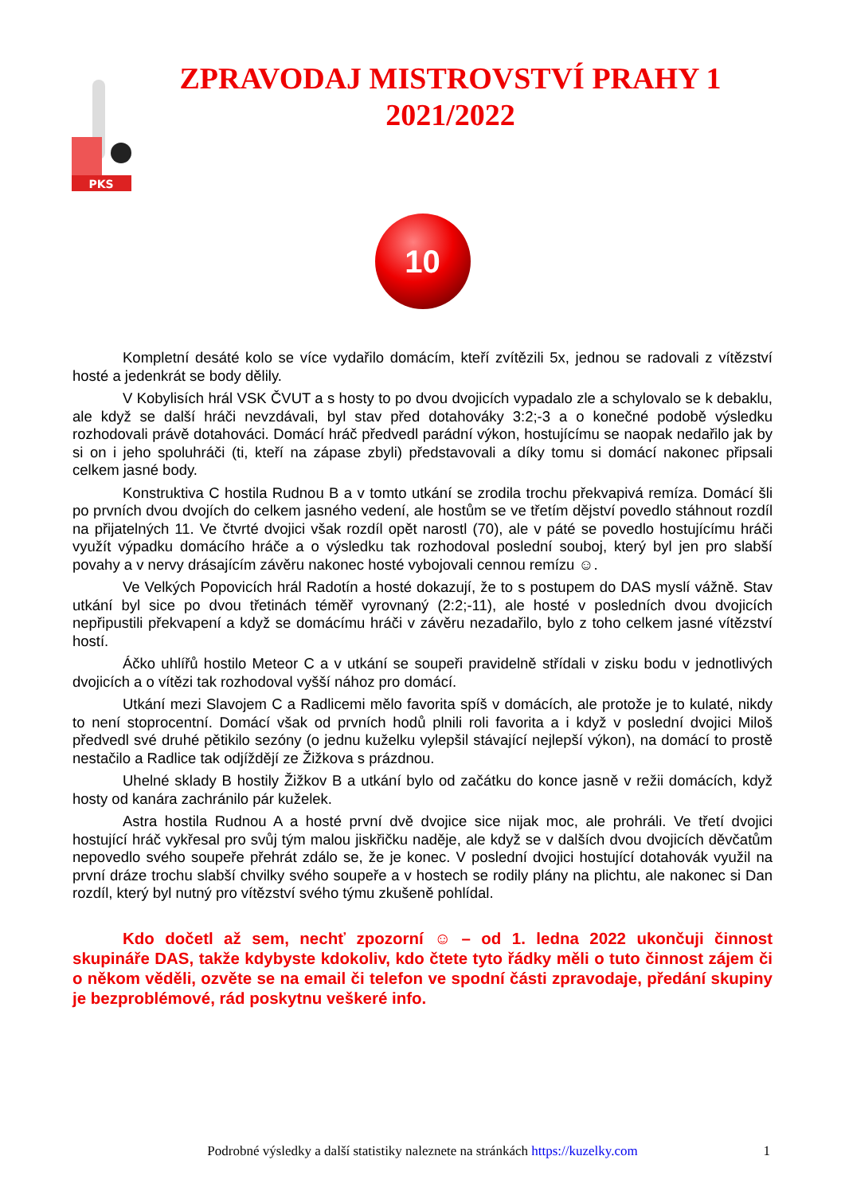PKS
ZPRAVODAJ MISTROVSTVÍ PRAHY 1
2021/2022
10
Kompletní desáté kolo se více vydařilo domácím, kteří zvítězili 5x, jednou se radovali z vítězství hosté a jedenkrát se body dělily.
V Kobylisích hrál VSK ČVUT a s hosty to po dvou dvojicích vypadalo zle a schylovalo se k debaklu, ale když se další hráči nevzdávali, byl stav před dotahováky 3:2;-3 a o konečné podobě výsledku rozhodovali právě dotahováci. Domácí hráč předvedl parádní výkon, hostujícímu se naopak nedařilo jak by si on i jeho spoluhráči (ti, kteří na zápase zbyli) představovali a díky tomu si domácí nakonec připsali celkem jasné body.
Konstruktiva C hostila Rudnou B a v tomto utkání se zrodila trochu překvapivá remíza. Domácí šli po prvních dvou dvojích do celkem jasného vedení, ale hostům se ve třetím dějství povedlo stáhnout rozdíl na přijatelných 11. Ve čtvrté dvojici však rozdíl opět narostl (70), ale v páté se povedlo hostujícímu hráči využít výpadku domácího hráče a o výsledku tak rozhodoval poslední souboj, který byl jen pro slabší povahy a v nervy drásajícím závěru nakonec hosté vybojovali cennou remízu ☺.
Ve Velkých Popovicích hrál Radotín a hosté dokazují, že to s postupem do DAS myslí vážně. Stav utkání byl sice po dvou třetinách téměř vyrovnaný (2:2;-11), ale hosté v posledních dvou dvojicích nepřipustili překvapení a když se domácímu hráči v závěru nezadařilo, bylo z toho celkem jasné vítězství hostí.
Áčko uhlířů hostilo Meteor C a v utkání se soupeři pravidelně střídali v zisku bodu v jednotlivých dvojicích a o vítězi tak rozhodoval vyšší nához pro domácí.
Utkání mezi Slavojem C a Radlicemi mělo favorita spíš v domácích, ale protože je to kulaté, nikdy to není stoprocentní. Domácí však od prvních hodů plnili roli favorita a i když v poslední dvojici Miloš předvedl své druhé pětikilo sezóny (o jednu kuželku vylepšil stávající nejlepší výkon), na domácí to prostě nestačilo a Radlice tak odjíždějí ze Žižkova s prázdnou.
Uhelné sklady B hostily Žižkov B a utkání bylo od začátku do konce jasně v režii domácích, když hosty od kanára zachránilo pár kuželek.
Astra hostila Rudnou A a hosté první dvě dvojice sice nijak moc, ale prohráli. Ve třetí dvojici hostující hráč vykřesal pro svůj tým malou jiskřičku naděje, ale když se v dalších dvou dvojicích děvčatům nepovedlo svého soupeře přehrát zdálo se, že je konec. V poslední dvojici hostující dotahovák využil na první dráze trochu slabší chvilky svého soupeře a v hostech se rodily plány na plichtu, ale nakonec si Dan rozdíl, který byl nutný pro vítězství svého týmu zkušeně pohlídal.
Kdo dočetl až sem, nechť zpozorní ☺ – od 1. ledna 2022 ukončuji činnost skupináře DAS, takže kdybyste kdokoliv, kdo čtete tyto řádky měli o tuto činnost zájem či o někom věděli, ozvěte se na email či telefon ve spodní části zpravodaje, předání skupiny je bezproblémové, rád poskytnu veškeré info.
Podrobné výsledky a další statistiky naleznete na stránkách https://kuzelky.com
1